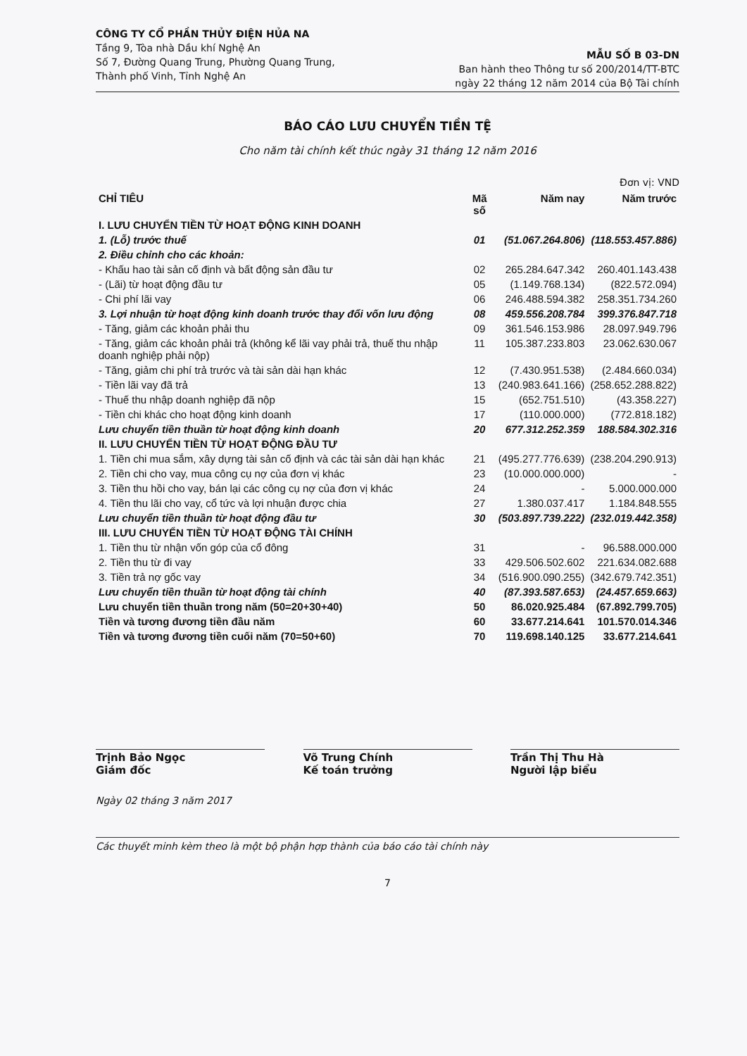CÔNG TY CỔ PHẦN THỦY ĐIỆN HỦA NA
Tầng 9, Tòa nhà Dầu khí Nghệ An
Số 7, Đường Quang Trung, Phường Quang Trung,
Thành phố Vinh, Tỉnh Nghệ An
MẪU SỐ B 03-DN
Ban hành theo Thông tư số 200/2014/TT-BTC
ngày 22 tháng 12 năm 2014 của Bộ Tài chính
BÁO CÁO LƯU CHUYỂN TIỀN TỆ
Cho năm tài chính kết thúc ngày 31 tháng 12 năm 2016
Đơn vị: VND
| CHỈ TIÊU | Mã số | Năm nay | Năm trước |
| --- | --- | --- | --- |
| I. LƯU CHUYỂN TIỀN TỪ HOẠT ĐỘNG KINH DOANH | | | |
| 1. (Lỗ) trước thuế | 01 | (51.067.264.806) | (118.553.457.886) |
| 2. Điều chỉnh cho các khoản: | | | |
| - Khấu hao tài sản cố định và bất động sản đầu tư | 02 | 265.284.647.342 | 260.401.143.438 |
| - (Lãi) từ hoạt động đầu tư | 05 | (1.149.768.134) | (822.572.094) |
| - Chi phí lãi vay | 06 | 246.488.594.382 | 258.351.734.260 |
| 3. Lợi nhuận từ hoạt động kinh doanh trước thay đổi vốn lưu động | 08 | 459.556.208.784 | 399.376.847.718 |
| - Tăng, giảm các khoản phải thu | 09 | 361.546.153.986 | 28.097.949.796 |
| - Tăng, giảm các khoản phải trả (không kể lãi vay phải trả, thuế thu nhập doanh nghiệp phải nộp) | 11 | 105.387.233.803 | 23.062.630.067 |
| - Tăng, giảm chi phí trả trước và tài sản dài hạn khác | 12 | (7.430.951.538) | (2.484.660.034) |
| - Tiền lãi vay đã trả | 13 | (240.983.641.166) | (258.652.288.822) |
| - Thuế thu nhập doanh nghiệp đã nộp | 15 | (652.751.510) | (43.358.227) |
| - Tiền chi khác cho hoạt động kinh doanh | 17 | (110.000.000) | (772.818.182) |
| Lưu chuyển tiền thuần từ hoạt động kinh doanh | 20 | 677.312.252.359 | 188.584.302.316 |
| II. LƯU CHUYỂN TIỀN TỪ HOẠT ĐỘNG ĐẦU TƯ | | | |
| 1. Tiền chi mua sắm, xây dựng tài sản cố định và các tài sản dài hạn khác | 21 | (495.277.776.639) | (238.204.290.913) |
| 2. Tiền chi cho vay, mua công cụ nợ của đơn vị khác | 23 | (10.000.000.000) | - |
| 3. Tiền thu hồi cho vay, bán lại các công cụ nợ của đơn vị khác | 24 | - | 5.000.000.000 |
| 4. Tiền thu lãi cho vay, cổ tức và lợi nhuận được chia | 27 | 1.380.037.417 | 1.184.848.555 |
| Lưu chuyển tiền thuần từ hoạt động đầu tư | 30 | (503.897.739.222) | (232.019.442.358) |
| III. LƯU CHUYỂN TIỀN TỪ HOẠT ĐỘNG TÀI CHÍNH | | | |
| 1. Tiền thu từ nhận vốn góp của cổ đông | 31 | - | 96.588.000.000 |
| 2. Tiền thu từ đi vay | 33 | 429.506.502.602 | 221.634.082.688 |
| 3. Tiền trả nợ gốc vay | 34 | (516.900.090.255) | (342.679.742.351) |
| Lưu chuyển tiền thuần từ hoạt động tài chính | 40 | (87.393.587.653) | (24.457.659.663) |
| Lưu chuyển tiền thuần trong năm (50=20+30+40) | 50 | 86.020.925.484 | (67.892.799.705) |
| Tiền và tương đương tiền đầu năm | 60 | 33.677.214.641 | 101.570.014.346 |
| Tiền và tương đương tiền cuối năm (70=50+60) | 70 | 119.698.140.125 | 33.677.214.641 |
Trịnh Bảo Ngọc
Giám đốc
Võ Trung Chính
Kế toán trưởng
Trần Thị Thu Hà
Người lập biểu
Ngày 02 tháng 3 năm 2017
Các thuyết minh kèm theo là một bộ phận hợp thành của báo cáo tài chính này
7